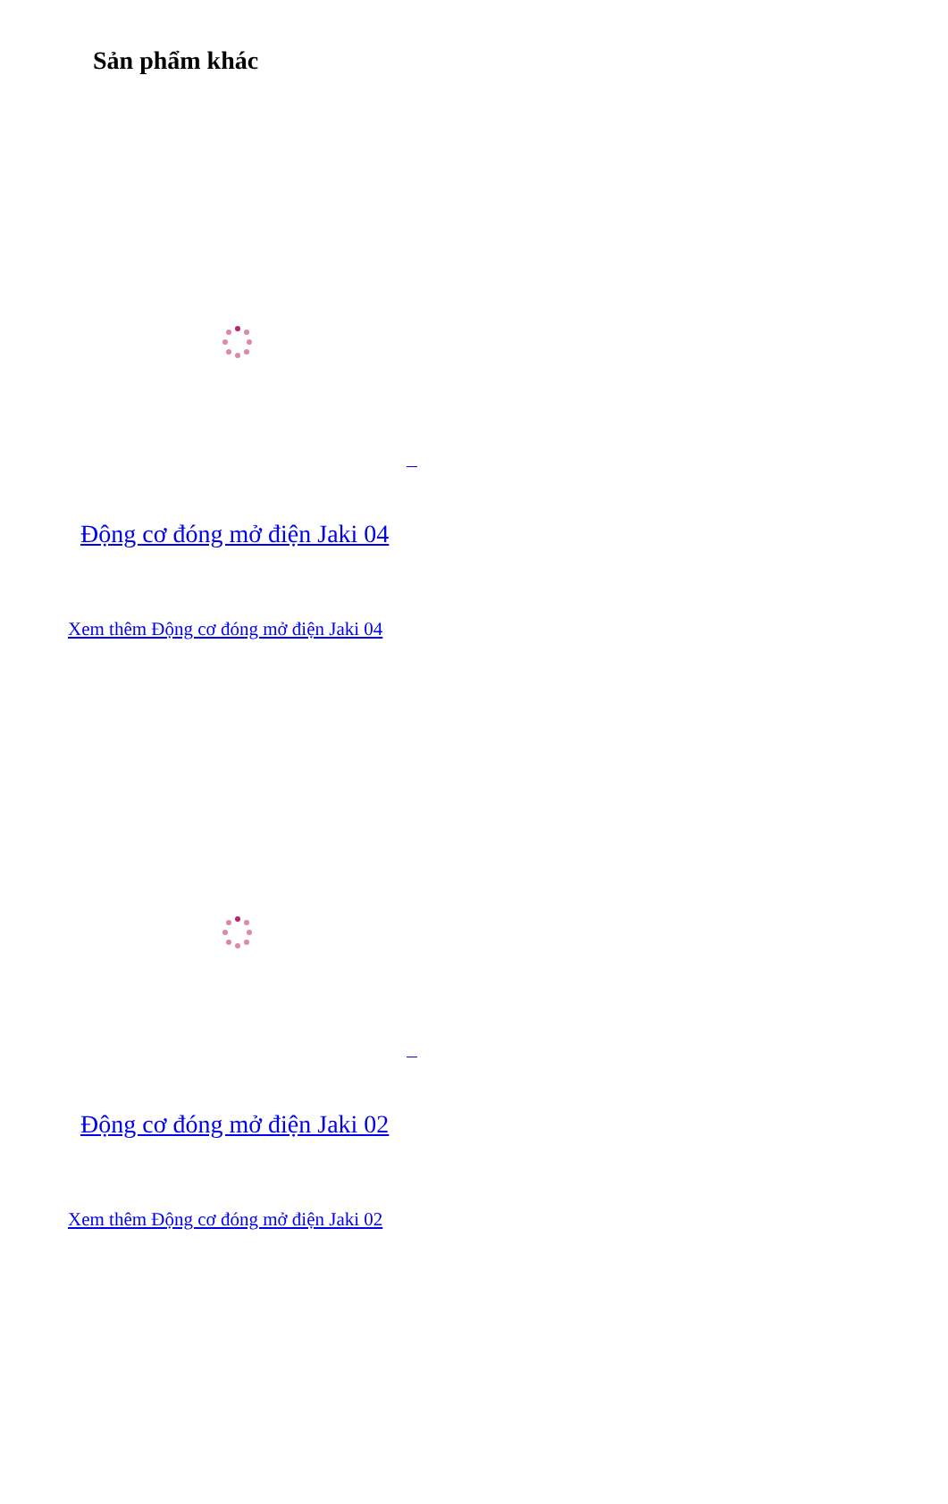Sản phẩm khác
Động cơ đóng mở điện Jaki 04
Xem thêm Động cơ đóng mở điện Jaki 04
Động cơ đóng mở điện Jaki 02
Xem thêm Động cơ đóng mở điện Jaki 02